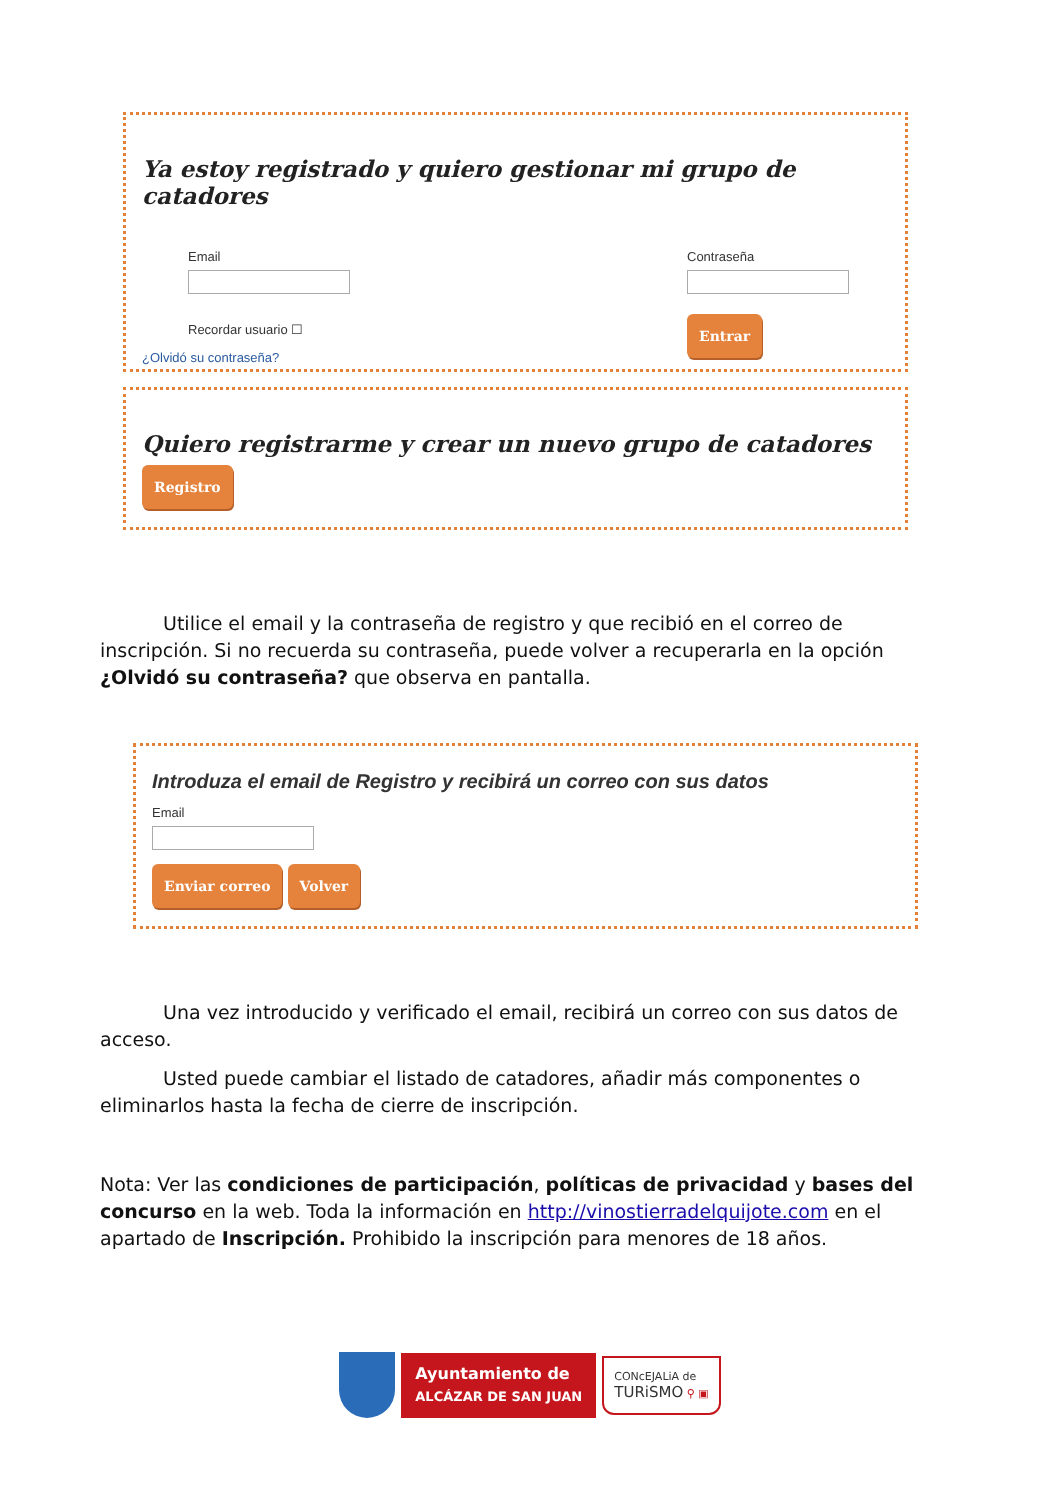Ya estoy registrado y quiero gestionar mi grupo de catadores
Email
Recordar usuario ☐
Contraseña
Entrar
¿Olvidó su contraseña?
Quiero registrarme y crear un nuevo grupo de catadores
Registro
Utilice el email y la contraseña de registro y que recibió en el correo de inscripción. Si no recuerda su contraseña, puede volver a recuperarla en la opción ¿Olvidó su contraseña? que observa en pantalla.
Introduza el email de Registro y recibirá un correo con sus datos
Email
Enviar correo Volver
Una vez introducido y verificado el email, recibirá un correo con sus datos de acceso.
Usted puede cambiar el listado de catadores, añadir más componentes o eliminarlos hasta la fecha de cierre de inscripción.
Nota: Ver las condiciones de participación, políticas de privacidad y bases del concurso en la web. Toda la información en http://vinostierradelquijote.com en el apartado de Inscripción. Prohibido la inscripción para menores de 18 años.
Ayuntamiento de
ALCÁZAR DE SAN JUAN
CONcEJALiA de
TURiSMO ⚲ ▣